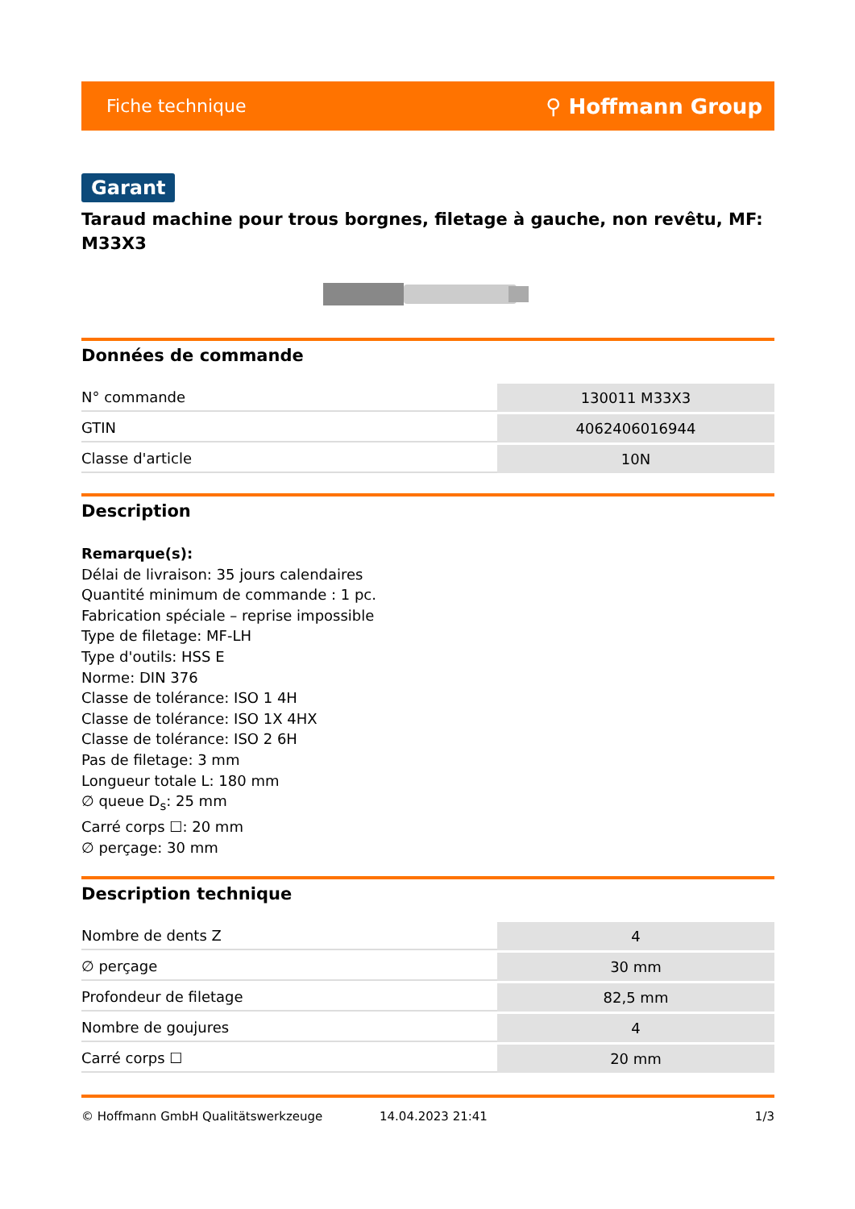Fiche technique ⚲ Hoffmann Group
Garant
Taraud machine pour trous borgnes, filetage à gauche, non revêtu, MF: M33X3
Données de commande
| N° commande | 130011 M33X3 |
| GTIN | 4062406016944 |
| Classe d'article | 10N |
Description
Remarque(s):
Délai de livraison: 35 jours calendaires
Quantité minimum de commande : 1 pc.
Fabrication spéciale – reprise impossible
Type de filetage: MF-LH
Type d'outils: HSS E
Norme: DIN 376
Classe de tolérance: ISO 1 4H
Classe de tolérance: ISO 1X 4HX
Classe de tolérance: ISO 2 6H
Pas de filetage: 3 mm
Longueur totale L: 180 mm
∅ queue D<sub>s</sub>: 25 mm
Carré corps ☐: 20 mm
∅ perçage: 30 mm
Description technique
| Nombre de dents Z | 4 |
| ∅ perçage | 30 mm |
| Profondeur de filetage | 82,5 mm |
| Nombre de goujures | 4 |
| Carré corps ☐ | 20 mm |
© Hoffmann GmbH Qualitätswerkzeuge 14.04.2023 21:41 1/3